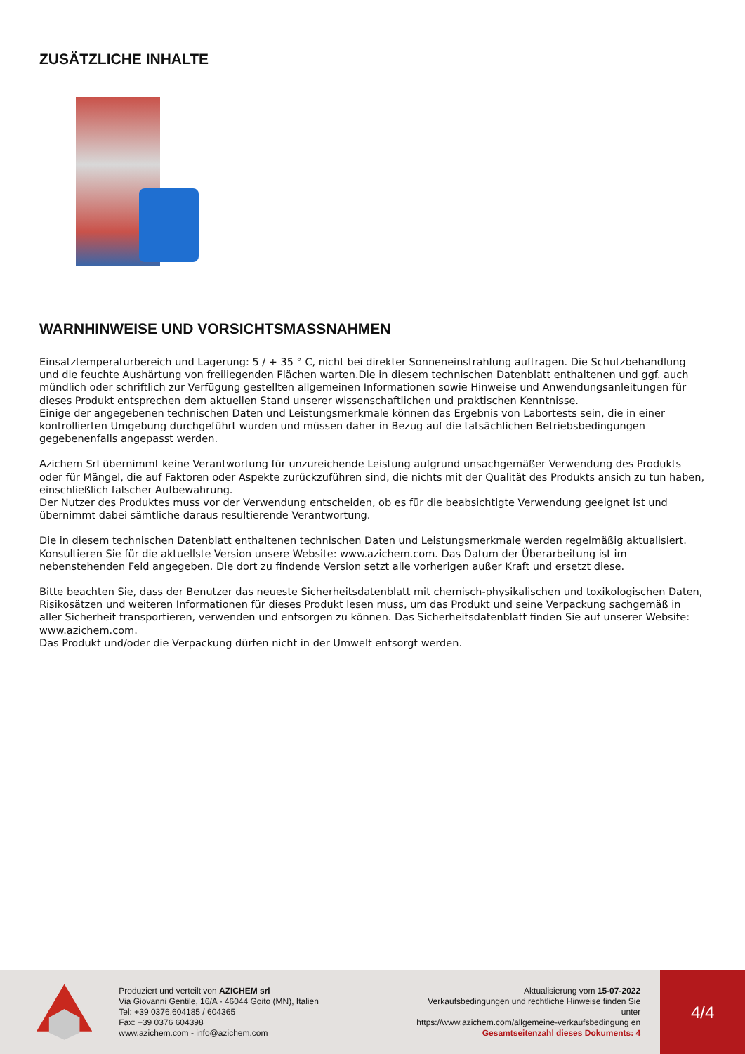ZUSÄTZLICHE INHALTE
WARNHINWEISE UND VORSICHTSMASSNAHMEN
Einsatztemperaturbereich und Lagerung: 5 / + 35 ° C, nicht bei direkter Sonneneinstrahlung auftragen. Die Schutzbehandlung und die feuchte Aushärtung von freiliegenden Flächen warten.Die in diesem technischen Datenblatt enthaltenen und ggf. auch mündlich oder schriftlich zur Verfügung gestellten allgemeinen Informationen sowie Hinweise und Anwendungsanleitungen für dieses Produkt entsprechen dem aktuellen Stand unserer wissenschaftlichen und praktischen Kenntnisse.
Einige der angegebenen technischen Daten und Leistungsmerkmale können das Ergebnis von Labortests sein, die in einer kontrollierten Umgebung durchgeführt wurden und müssen daher in Bezug auf die tatsächlichen Betriebsbedingungen gegebenenfalls angepasst werden.
Azichem Srl übernimmt keine Verantwortung für unzureichende Leistung aufgrund unsachgemäßer Verwendung des Produkts oder für Mängel, die auf Faktoren oder Aspekte zurückzuführen sind, die nichts mit der Qualität des Produkts ansich zu tun haben, einschließlich falscher Aufbewahrung.
Der Nutzer des Produktes muss vor der Verwendung entscheiden, ob es für die beabsichtigte Verwendung geeignet ist und übernimmt dabei sämtliche daraus resultierende Verantwortung.
Die in diesem technischen Datenblatt enthaltenen technischen Daten und Leistungsmerkmale werden regelmäßig aktualisiert. Konsultieren Sie für die aktuellste Version unsere Website: www.azichem.com. Das Datum der Überarbeitung ist im nebenstehenden Feld angegeben. Die dort zu findende Version setzt alle vorherigen außer Kraft und ersetzt diese.
Bitte beachten Sie, dass der Benutzer das neueste Sicherheitsdatenblatt mit chemisch-physikalischen und toxikologischen Daten, Risikosätzen und weiteren Informationen für dieses Produkt lesen muss, um das Produkt und seine Verpackung sachgemäß in aller Sicherheit transportieren, verwenden und entsorgen zu können. Das Sicherheitsdatenblatt finden Sie auf unserer Website: www.azichem.com.
Das Produkt und/oder die Verpackung dürfen nicht in der Umwelt entsorgt werden.
Produziert und verteilt von AZICHEM srl
Via Giovanni Gentile, 16/A - 46044 Goito (MN), Italien
Tel: +39 0376.604185 / 604365
Fax: +39 0376 604398
www.azichem.com - info@azichem.com
Aktualisierung vom 15-07-2022
Verkaufsbedingungen und rechtliche Hinweise finden Sie unter
https://www.azichem.com/allgemeine-verkaufsbedingung en
Gesamtseitenzahl dieses Dokuments: 4
4/4